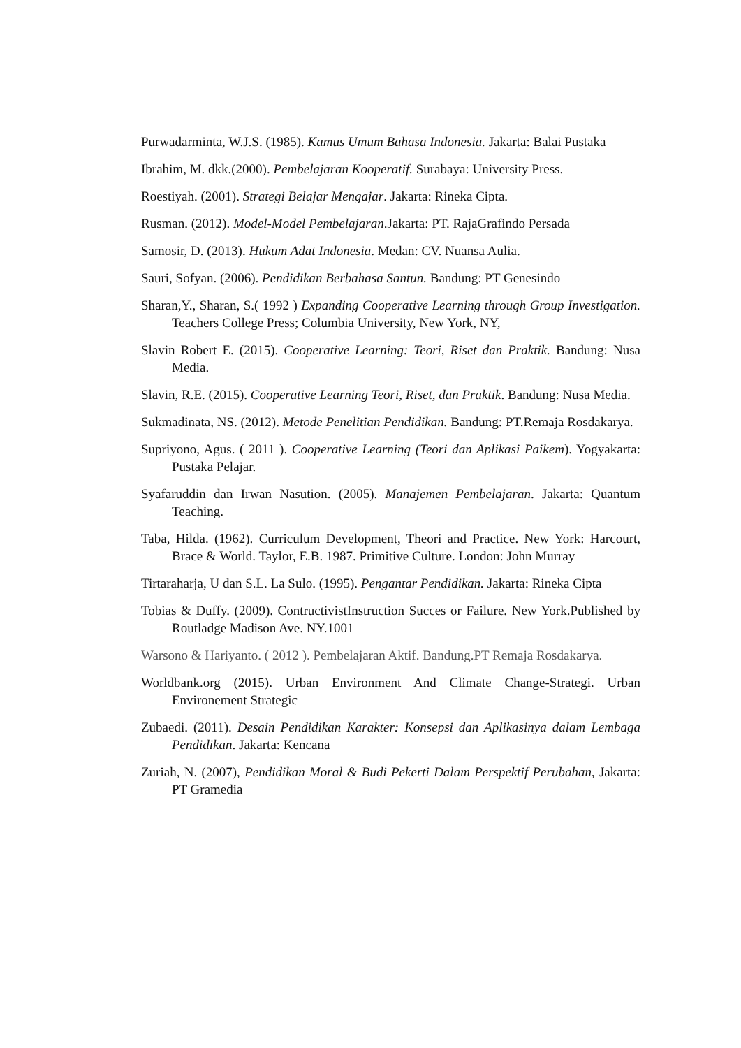Purwadarminta, W.J.S. (1985). Kamus Umum Bahasa Indonesia. Jakarta: Balai Pustaka
Ibrahim, M. dkk.(2000). Pembelajaran Kooperatif. Surabaya: University Press.
Roestiyah. (2001). Strategi Belajar Mengajar. Jakarta: Rineka Cipta.
Rusman. (2012). Model-Model Pembelajaran.Jakarta: PT. RajaGrafindo Persada
Samosir, D. (2013). Hukum Adat Indonesia. Medan: CV. Nuansa Aulia.
Sauri, Sofyan. (2006). Pendidikan Berbahasa Santun. Bandung: PT Genesindo
Sharan,Y., Sharan, S.( 1992 ) Expanding Cooperative Learning through Group Investigation. Teachers College Press; Columbia University, New York, NY,
Slavin Robert E. (2015). Cooperative Learning: Teori, Riset dan Praktik. Bandung: Nusa Media.
Slavin, R.E. (2015). Cooperative Learning Teori, Riset, dan Praktik. Bandung: Nusa Media.
Sukmadinata, NS. (2012). Metode Penelitian Pendidikan. Bandung: PT.Remaja Rosdakarya.
Supriyono, Agus. ( 2011 ). Cooperative Learning (Teori dan Aplikasi Paikem). Yogyakarta: Pustaka Pelajar.
Syafaruddin dan Irwan Nasution. (2005). Manajemen Pembelajaran. Jakarta: Quantum Teaching.
Taba, Hilda. (1962). Curriculum Development, Theori and Practice. New York: Harcourt, Brace & World. Taylor, E.B. 1987. Primitive Culture. London: John Murray
Tirtaraharja, U dan S.L. La Sulo. (1995). Pengantar Pendidikan. Jakarta: Rineka Cipta
Tobias & Duffy. (2009). ContructivistInstruction Succes or Failure. New York.Published by Routladge Madison Ave. NY.1001
Warsono & Hariyanto. ( 2012 ). Pembelajaran Aktif. Bandung.PT Remaja Rosdakarya.
Worldbank.org (2015). Urban Environment And Climate Change-Strategi. Urban Environement Strategic
Zubaedi. (2011). Desain Pendidikan Karakter: Konsepsi dan Aplikasinya dalam Lembaga Pendidikan. Jakarta: Kencana
Zuriah, N. (2007), Pendidikan Moral & Budi Pekerti Dalam Perspektif Perubahan, Jakarta: PT Gramedia